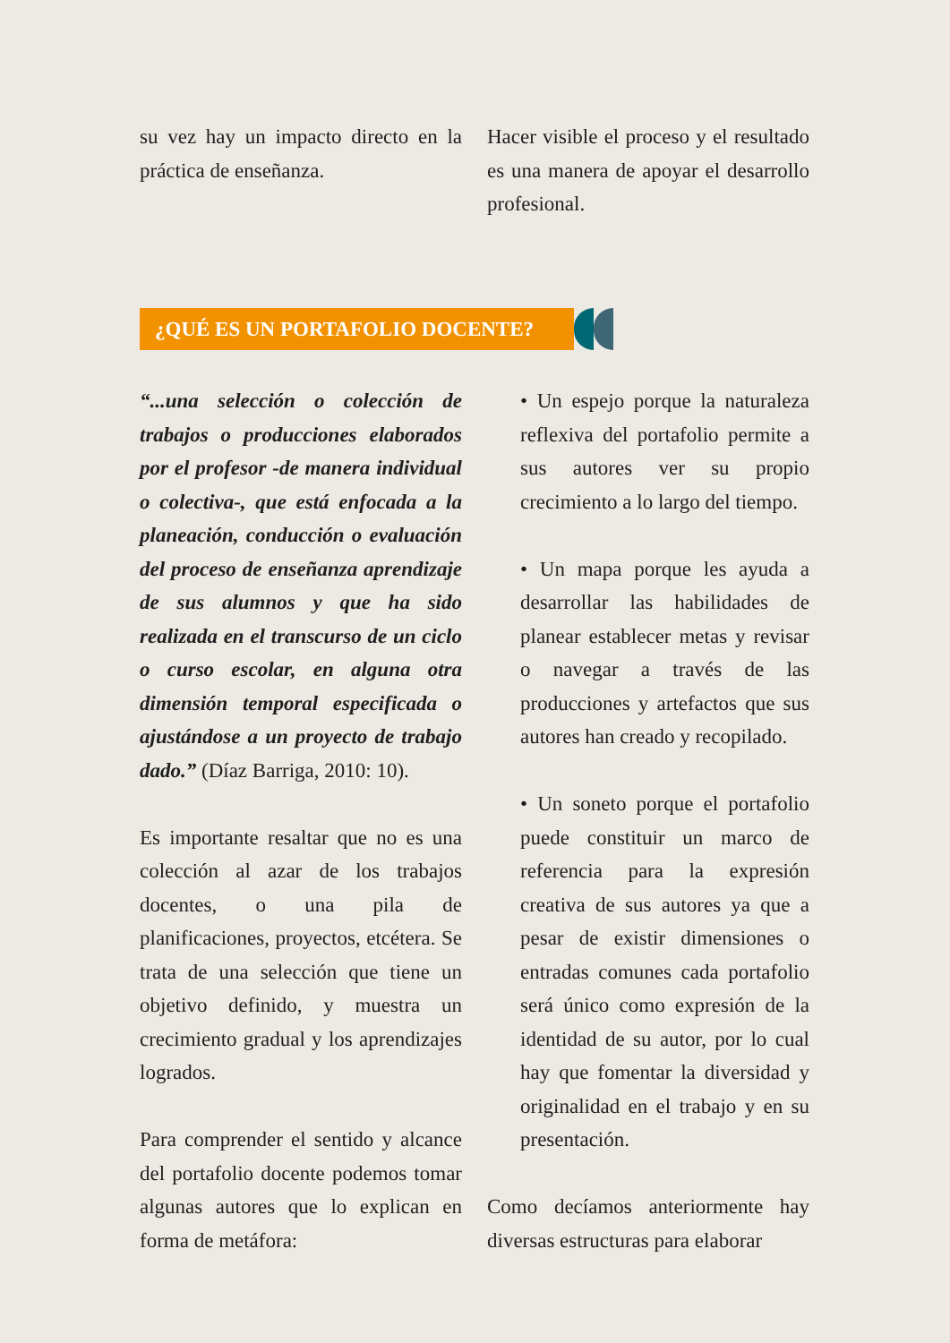su vez hay un impacto directo en la práctica de enseñanza.
Hacer visible el proceso y el resultado es una manera de apoyar el desarrollo profesional.
¿QUÉ ES UN PORTAFOLIO DOCENTE?
“...una selección o colección de trabajos o producciones elaborados por el profesor -de manera individual o colectiva-, que está enfocada a la planeación, conducción o evaluación del proceso de enseñanza aprendizaje de sus alumnos y que ha sido realizada en el transcurso de un ciclo o curso escolar, en alguna otra dimensión temporal especificada o ajustándose a un proyecto de trabajo dado.” (Díaz Barriga, 2010: 10).
Es importante resaltar que no es una colección al azar de los trabajos docentes, o una pila de planificaciones, proyectos, etcétera. Se trata de una selección que tiene un objetivo definido, y muestra un crecimiento gradual y los aprendizajes logrados.
Para comprender el sentido y alcance del portafolio docente podemos tomar algunas autores que lo explican en forma de metáfora:
• Un espejo porque la naturaleza reflexiva del portafolio permite a sus autores ver su propio crecimiento a lo largo del tiempo.
• Un mapa porque les ayuda a desarrollar las habilidades de planear establecer metas y revisar o navegar a través de las producciones y artefactos que sus autores han creado y recopilado.
• Un soneto porque el portafolio puede constituir un marco de referencia para la expresión creativa de sus autores ya que a pesar de existir dimensiones o entradas comunes cada portafolio será único como expresión de la identidad de su autor, por lo cual hay que fomentar la diversidad y originalidad en el trabajo y en su presentación.
Como decíamos anteriormente hay diversas estructuras para elaborar